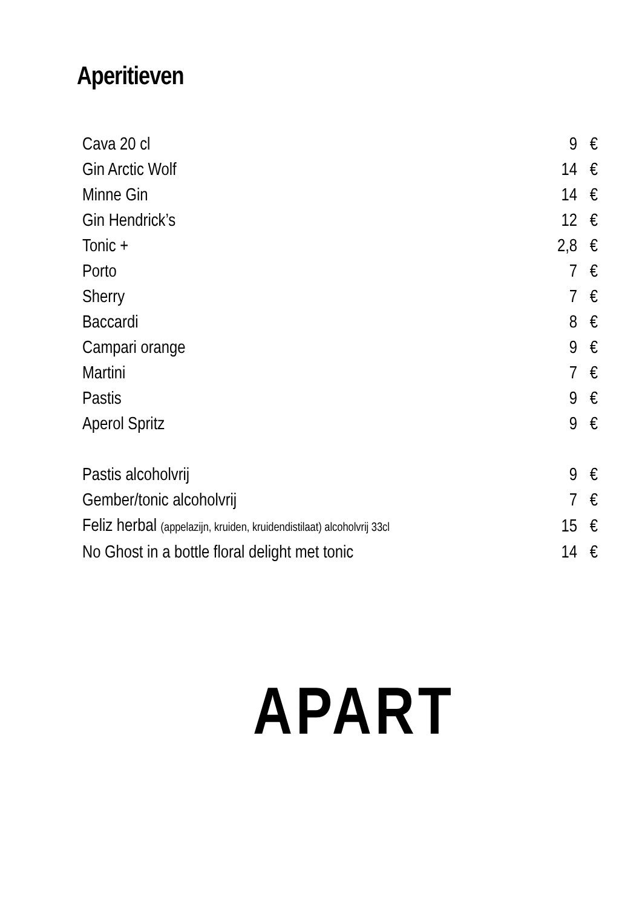Aperitieven
| Cava 20 cl | 9 | € |
| Gin Arctic Wolf | 14 | € |
| Minne Gin | 14 | € |
| Gin Hendrick’s | 12 | € |
| Tonic + | 2,8 | € |
| Porto | 7 | € |
| Sherry | 7 | € |
| Baccardi | 8 | € |
| Campari orange | 9 | € |
| Martini | 7 | € |
| Pastis | 9 | € |
| Aperol Spritz | 9 | € |
| Pastis alcoholvrij | 9 | € |
| Gember/tonic alcoholvrij | 7 | € |
| Feliz herbal (appelazijn, kruiden, kruidendistilaat) alcoholvrij 33cl | 15 | € |
| No Ghost in a bottle floral delight met tonic | 14 | € |
APART